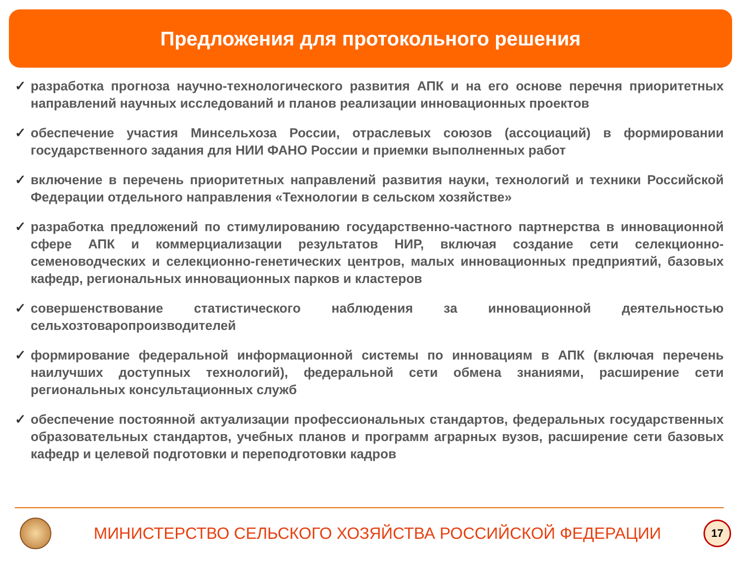Предложения для протокольного решения
✓ разработка прогноза научно-технологического развития АПК и на его основе перечня приоритетных направлений научных исследований и планов реализации инновационных проектов
✓ обеспечение участия Минсельхоза России, отраслевых союзов (ассоциаций) в формировании государственного задания для НИИ ФАНО России и приемки выполненных работ
✓ включение в перечень приоритетных направлений развития науки, технологий и техники Российской Федерации отдельного направления «Технологии в сельском хозяйстве»
✓ разработка предложений по стимулированию государственно-частного партнерства в инновационной сфере АПК и коммерциализации результатов НИР, включая создание сети селекционно-семеноводческих и селекционно-генетических центров, малых инновационных предприятий, базовых кафедр, региональных инновационных парков и кластеров
✓ совершенствование статистического наблюдения за инновационной деятельностью сельхозтоваропроизводителей
✓ формирование федеральной информационной системы по инновациям в АПК (включая перечень наилучших доступных технологий), федеральной сети обмена знаниями, расширение сети региональных консультационных служб
✓ обеспечение постоянной актуализации профессиональных стандартов, федеральных государственных образовательных стандартов, учебных планов и программ аграрных вузов, расширение сети базовых кафедр и целевой подготовки и переподготовки кадров
МИНИСТЕРСТВО СЕЛЬСКОГО ХОЗЯЙСТВА РОССИЙСКОЙ ФЕДЕРАЦИИ
17